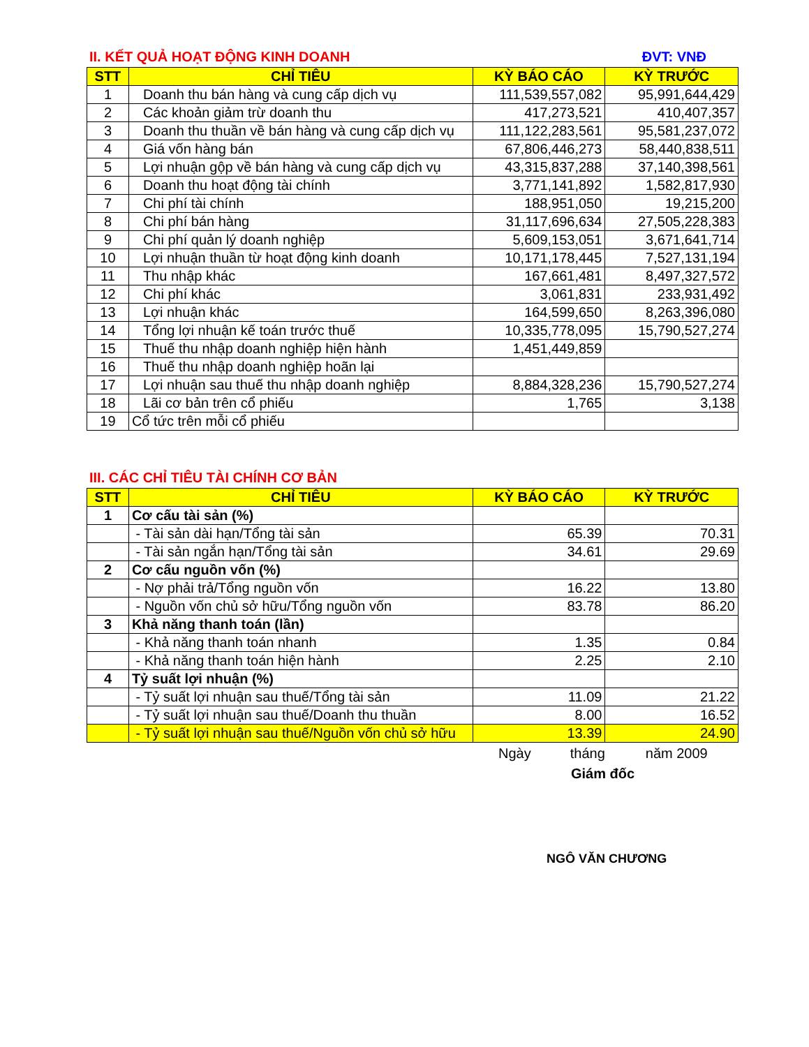II. KẾT QUẢ HOẠT ĐỘNG KINH DOANH ĐVT: VNĐ
| STT | CHỈ TIÊU | KỲ BÁO CÁO | KỲ TRƯỚC |
| --- | --- | --- | --- |
| 1 | Doanh thu bán hàng và cung cấp dịch vụ | 111,539,557,082 | 95,991,644,429 |
| 2 | Các khoản giảm trừ doanh thu | 417,273,521 | 410,407,357 |
| 3 | Doanh thu thuần về bán hàng và cung cấp dịch vụ | 111,122,283,561 | 95,581,237,072 |
| 4 | Giá vốn hàng bán | 67,806,446,273 | 58,440,838,511 |
| 5 | Lợi nhuận gộp về bán hàng và cung cấp dịch vụ | 43,315,837,288 | 37,140,398,561 |
| 6 | Doanh thu hoạt động tài chính | 3,771,141,892 | 1,582,817,930 |
| 7 | Chi phí tài chính | 188,951,050 | 19,215,200 |
| 8 | Chi phí bán hàng | 31,117,696,634 | 27,505,228,383 |
| 9 | Chi phí quản lý doanh nghiệp | 5,609,153,051 | 3,671,641,714 |
| 10 | Lợi nhuận thuần từ hoạt động kinh doanh | 10,171,178,445 | 7,527,131,194 |
| 11 | Thu nhập khác | 167,661,481 | 8,497,327,572 |
| 12 | Chi phí khác | 3,061,831 | 233,931,492 |
| 13 | Lợi nhuận khác | 164,599,650 | 8,263,396,080 |
| 14 | Tổng lợi nhuận kế toán trước thuế | 10,335,778,095 | 15,790,527,274 |
| 15 | Thuế thu nhập doanh nghiệp hiện hành | 1,451,449,859 | |
| 16 | Thuế thu nhập doanh nghiệp hoãn lại | | |
| 17 | Lợi nhuận sau thuế thu nhập doanh nghiệp | 8,884,328,236 | 15,790,527,274 |
| 18 | Lãi cơ bản trên cổ phiếu | 1,765 | 3,138 |
| 19 | Cổ tức trên mỗi cổ phiếu | | |
III. CÁC CHỈ TIÊU TÀI CHÍNH CƠ BẢN
| STT | CHỈ TIÊU | KỲ BÁO CÁO | KỲ TRƯỚC |
| --- | --- | --- | --- |
| 1 | Cơ cấu tài sản (%) | | |
| | - Tài sản dài hạn/Tổng tài sản | 65.39 | 70.31 |
| | - Tài sản ngắn hạn/Tổng tài sản | 34.61 | 29.69 |
| 2 | Cơ cấu nguồn vốn (%) | | |
| | - Nợ phải trả/Tổng nguồn vốn | 16.22 | 13.80 |
| | - Nguồn vốn chủ sở hữu/Tổng nguồn vốn | 83.78 | 86.20 |
| 3 | Khả năng thanh toán (lần) | | |
| | - Khả năng thanh toán nhanh | 1.35 | 0.84 |
| | - Khả năng thanh toán hiện hành | 2.25 | 2.10 |
| 4 | Tỷ suất lợi nhuận (%) | | |
| | - Tỷ suất lợi nhuận sau thuế/Tổng tài sản | 11.09 | 21.22 |
| | - Tỷ suất lợi nhuận sau thuế/Doanh thu thuần | 8.00 | 16.52 |
| | - Tỷ suất lợi nhuận sau thuế/Nguồn vốn chủ sở hữu | 13.39 | 24.90 |
Ngày tháng năm 2009
Giám đốc
NGÔ VĂN CHƯƠNG